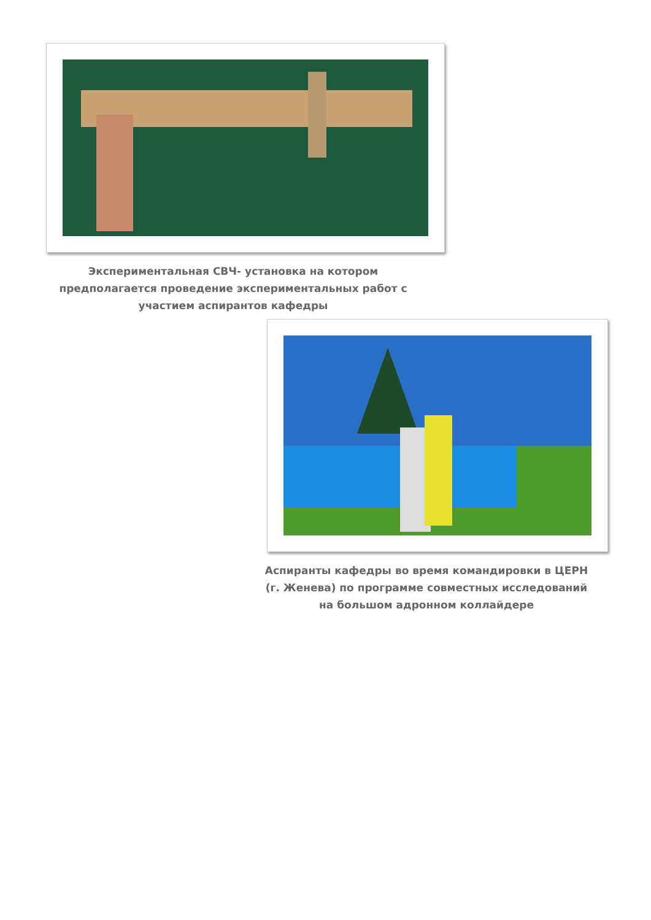Экспериментальная СВЧ- установка на котором предполагается проведение экспериментальных работ с участием аспирантов кафедры
Аспиранты кафедры во время командировки в ЦЕРН (г. Женева) по программе совместных исследований на большом адронном коллайдере